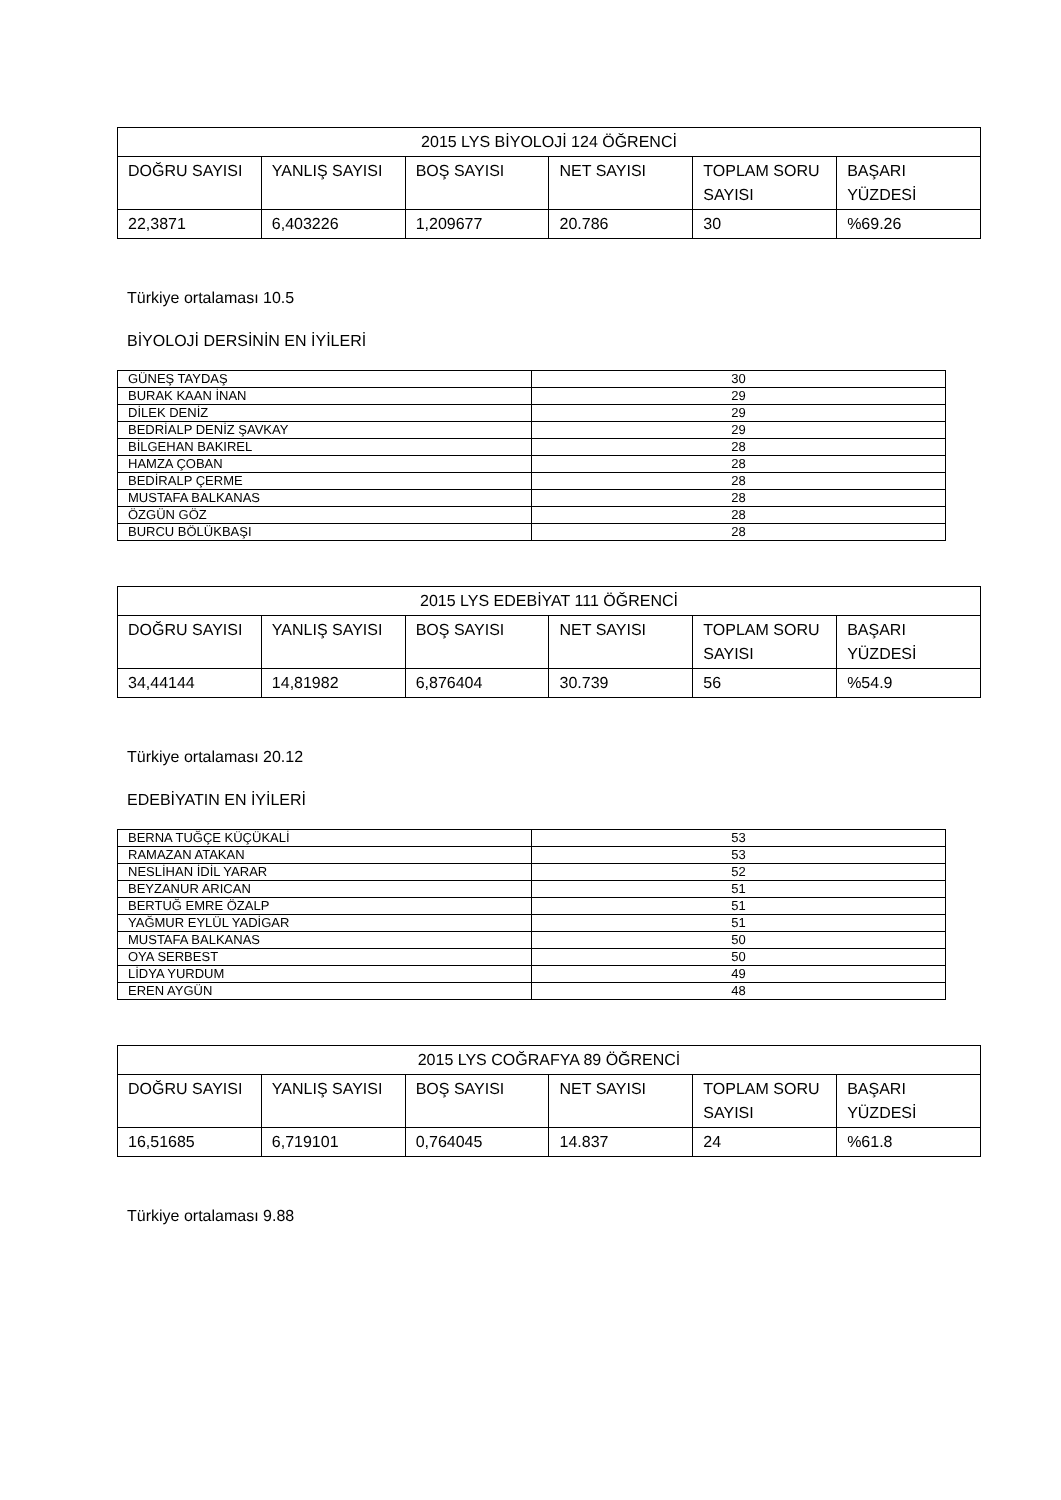| 2015 LYS BİYOLOJİ 124 ÖĞRENCİ | | | | | |
| DOĞRU SAYISI | YANLIŞ SAYISI | BOŞ SAYISI | NET SAYISI | TOPLAM SORU SAYISI | BAŞARI YÜZDESİ |
| 22,3871 | 6,403226 | 1,209677 | 20.786 | 30 | %69.26 |
Türkiye ortalaması 10.5
BİYOLOJİ DERSİNİN EN İYİLERİ
| GÜNEŞ TAYDAŞ | 30 |
| BURAK KAAN İNAN | 29 |
| DİLEK DENİZ | 29 |
| BEDRİALP DENİZ ŞAVKAY | 29 |
| BİLGEHAN BAKIREL | 28 |
| HAMZA ÇOBAN | 28 |
| BEDİRALP ÇERME | 28 |
| MUSTAFA BALKANAS | 28 |
| ÖZGÜN GÖZ | 28 |
| BURCU BÖLÜKBAŞI | 28 |
| 2015 LYS EDEBİYAT 111 ÖĞRENCİ | | | | | |
| DOĞRU SAYISI | YANLIŞ SAYISI | BOŞ SAYISI | NET SAYISI | TOPLAM SORU SAYISI | BAŞARI YÜZDESİ |
| 34,44144 | 14,81982 | 6,876404 | 30.739 | 56 | %54.9 |
Türkiye ortalaması 20.12
EDEBİYATIN EN İYİLERİ
| BERNA TUĞÇE KÜÇÜKALİ | 53 |
| RAMAZAN ATAKAN | 53 |
| NESLİHAN İDİL YARAR | 52 |
| BEYZANUR ARICAN | 51 |
| BERTUĞ EMRE ÖZALP | 51 |
| YAĞMUR EYLÜL YADİGAR | 51 |
| MUSTAFA BALKANAS | 50 |
| OYA SERBEST | 50 |
| LİDYA YURDUM | 49 |
| EREN AYGÜN | 48 |
| 2015 LYS COĞRAFYA 89 ÖĞRENCİ | | | | | |
| DOĞRU SAYISI | YANLIŞ SAYISI | BOŞ SAYISI | NET SAYISI | TOPLAM SORU SAYISI | BAŞARI YÜZDESİ |
| 16,51685 | 6,719101 | 0,764045 | 14.837 | 24 | %61.8 |
Türkiye ortalaması 9.88